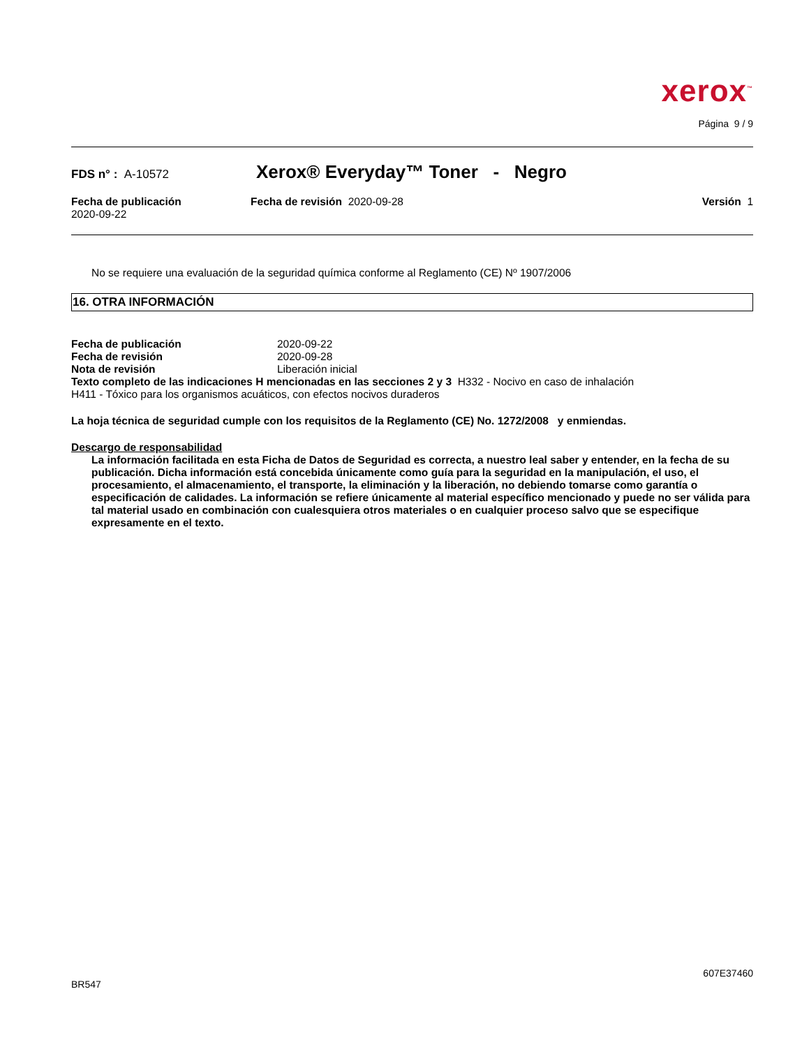xerox<sup>™</sup>
Página 9 / 9
FDS n° : A-10572
Xerox® Everyday™ Toner - Negro
Fecha de publicación
2020-09-22
Fecha de revisión 2020-09-28 Versión 1
No se requiere una evaluación de la seguridad química conforme al Reglamento (CE) Nº 1907/2006
16. OTRA INFORMACIÓN
Fecha de publicación 2020-09-22
Fecha de revisión 2020-09-28
Nota de revisión Liberación inicial
Texto completo de las indicaciones H mencionadas en las secciones 2 y 3 H332 - Nocivo en caso de inhalación
H411 - Tóxico para los organismos acuáticos, con efectos nocivos duraderos
La hoja técnica de seguridad cumple con los requisitos de la Reglamento (CE) No. 1272/2008 y enmiendas.
Descargo de responsabilidad
La información facilitada en esta Ficha de Datos de Seguridad es correcta, a nuestro leal saber y entender, en la fecha de su publicación. Dicha información está concebida únicamente como guía para la seguridad en la manipulación, el uso, el procesamiento, el almacenamiento, el transporte, la eliminación y la liberación, no debiendo tomarse como garantía o especificación de calidades. La información se refiere únicamente al material específico mencionado y puede no ser válida para tal material usado en combinación con cualesquiera otros materiales o en cualquier proceso salvo que se especifique expresamente en el texto.
607E37460
BR547